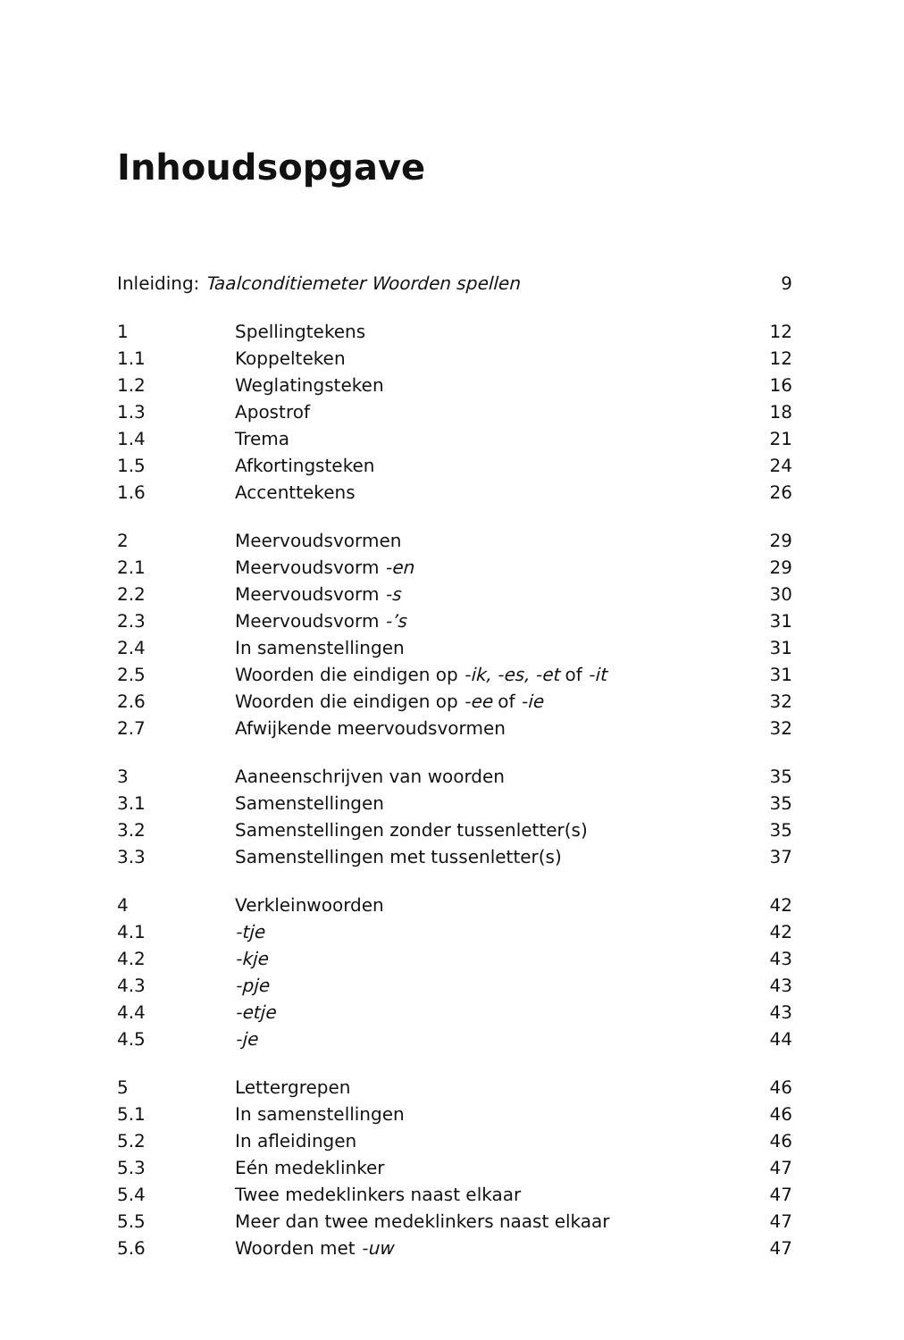Inhoudsopgave
Inleiding: Taalconditiemeter Woorden spellen 9
1 Spellingtekens 12
1.1 Koppelteken 12
1.2 Weglatingsteken 16
1.3 Apostrof 18
1.4 Trema 21
1.5 Afkortingsteken 24
1.6 Accenttekens 26
2 Meervoudsvormen 29
2.1 Meervoudsvorm -en 29
2.2 Meervoudsvorm -s 30
2.3 Meervoudsvorm -’s 31
2.4 In samenstellingen 31
2.5 Woorden die eindigen op -ik, -es, -et of -it 31
2.6 Woorden die eindigen op -ee of -ie 32
2.7 Afwijkende meervoudsvormen 32
3 Aaneenschrijven van woorden 35
3.1 Samenstellingen 35
3.2 Samenstellingen zonder tussenletter(s) 35
3.3 Samenstellingen met tussenletter(s) 37
4 Verkleinwoorden 42
4.1 -tje 42
4.2 -kje 43
4.3 -pje 43
4.4 -etje 43
4.5 -je 44
5 Lettergrepen 46
5.1 In samenstellingen 46
5.2 In afleidingen 46
5.3 Eén medeklinker 47
5.4 Twee medeklinkers naast elkaar 47
5.5 Meer dan twee medeklinkers naast elkaar 47
5.6 Woorden met -uw 47